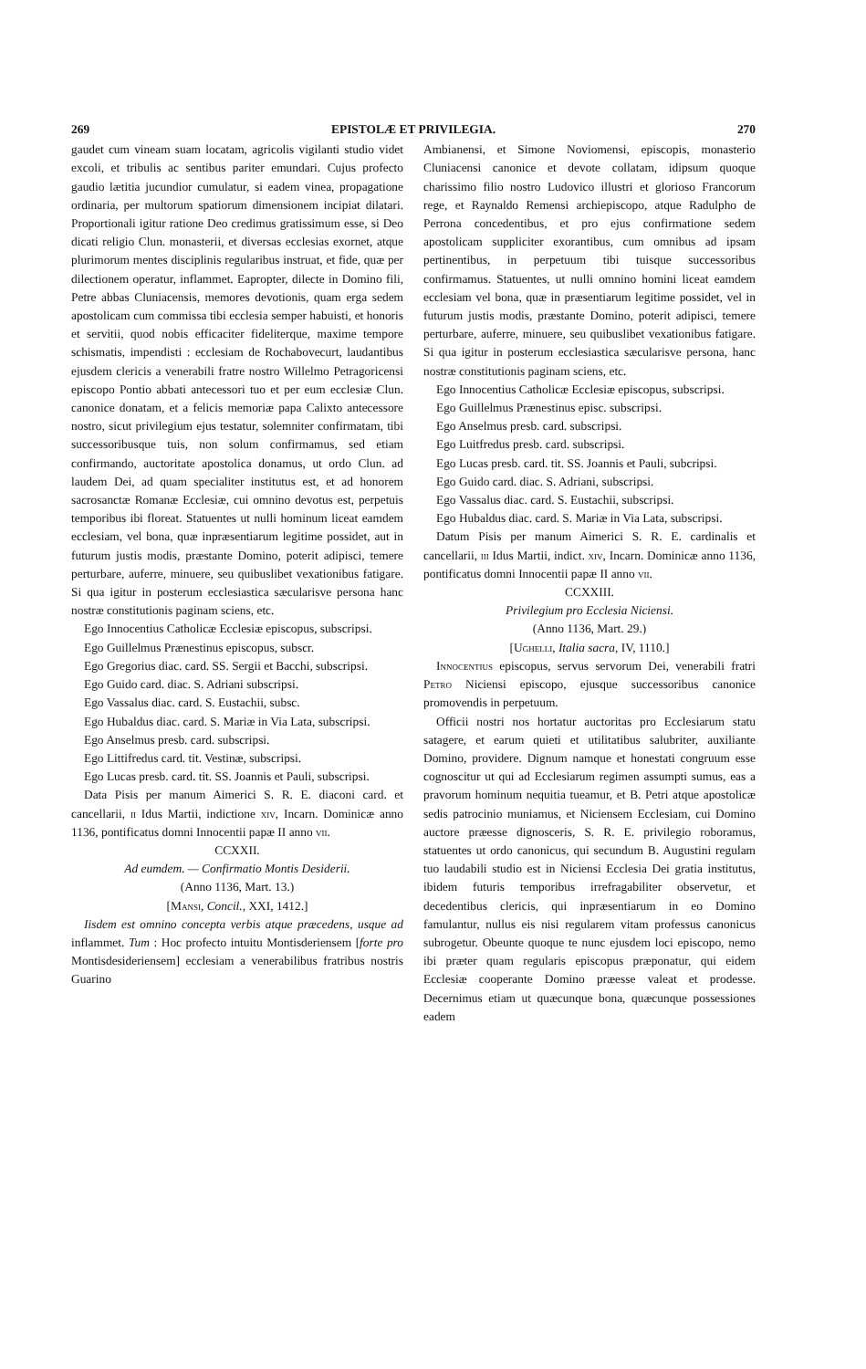269 EPISTOLÆ ET PRIVILEGIA. 270
gaudet cum vineam suam locatam, agricolis vigilanti studio videt excoli, et tribulis ac sentibus pariter emundari. Cujus profecto gaudio lætitia jucundior cumulatur, si eadem vinea, propagatione ordinaria, per multorum spatiorum dimensionem incipiat dilatari. Proportionali igitur ratione Deo credimus gratissimum esse, si Deo dicati religio Clun. monasterii, et diversas ecclesias exornet, atque plurimorum mentes disciplinis regularibus instruat, et fide, quæ per dilectionem operatur, inflammet. Eapropter, dilecte in Domino fili, Petre abbas Cluniacensis, memores devotionis, quam erga sedem apostolicam cum commissa tibi ecclesia semper habuisti, et honoris et servitii, quod nobis efficaciter fideliterque, maxime tempore schismatis, impendisti : ecclesiam de Rochabovecurt, laudantibus ejusdem clericis a venerabili fratre nostro Willelmo Petragoricensi episcopo Pontio abbati antecessori tuo et per eum ecclesiæ Clun. canonice donatam, et a felicis memoriæ papa Calixto antecessore nostro, sicut privilegium ejus testatur, solemniter confirmatam, tibi successoribusque tuis, non solum confirmamus, sed etiam confirmando, auctoritate apostolica donamus, ut ordo Clun. ad laudem Dei, ad quam specialiter institutus est, et ad honorem sacrosanctæ Romanæ Ecclesiæ, cui omnino devotus est, perpetuis temporibus ibi floreat. Statuentes ut nulli hominum liceat eamdem ecclesiam, vel bona, quæ inpræsentiarum legitime possidet, aut in futurum justis modis, præstante Domino, poterit adipisci, temere perturbare, auferre, minuere, seu quibuslibet vexationibus fatigare. Si qua igitur in posterum ecclesiastica sæcularisve persona hanc nostræ constitutionis paginam sciens, etc.
Ego Innocentius Catholicæ Ecclesiæ episcopus, subscripsi.
Ego Guillelmus Prænestinus episcopus, subscr.
Ego Gregorius diac. card. SS. Sergii et Bacchi, subscripsi.
Ego Guido card. diac. S. Adriani subscripsi.
Ego Vassalus diac. card. S. Eustachii, subsc.
Ego Hubaldus diac. card. S. Mariæ in Via Lata, subscripsi.
Ego Anselmus presb. card. subscripsi.
Ego Littifredus card. tit. Vestinæ, subscripsi.
Ego Lucas presb. card. tit. SS. Joannis et Pauli, subscripsi.
Data Pisis per manum Aimerici S. R. E. diaconi card. et cancellarii, ii Idus Martii, indictione xiv, Incarn. Dominicæ anno 1136, pontificatus domni Innocentii papæ II anno vii.
CCXXII.
Ad eumdem. — Confirmatio Montis Desiderii.
(Anno 1136, Mart. 13.)
[Mansi, Concil., XXI, 1412.]
Iisdem est omnino concepta verbis atque præcedens, usque ad inflammet. Tum : Hoc profecto intuitu Montisderiensem [forte pro Montisdesideriensem] ecclesiam a venerabilibus fratribus nostris Guarino
Ambianensi, et Simone Noviomensi, episcopis, monasterio Cluniacensi canonice et devote collatam, idipsum quoque charissimo filio nostro Ludovico illustri et glorioso Francorum rege, et Raynaldo Remensi archiepiscopo, atque Radulpho de Perrona concedentibus, et pro ejus confirmatione sedem apostolicam suppliciter exorantibus, cum omnibus ad ipsam pertinentibus, in perpetuum tibi tuisque successoribus confirmamus. Statuentes, ut nulli omnino homini liceat eamdem ecclesiam vel bona, quæ in præsentiarum legitime possidet, vel in futurum justis modis, præstante Domino, poterit adipisci, temere perturbare, auferre, minuere, seu quibuslibet vexationibus fatigare. Si qua igitur in posterum ecclesiastica sæcularisve persona, hanc nostræ constitutionis paginam sciens, etc.
Ego Innocentius Catholicæ Ecclesiæ episcopus, subscripsi.
Ego Guillelmus Prænestinus episc. subscripsi.
Ego Anselmus presb. card. subscripsi.
Ego Luitfredus presb. card. subscripsi.
Ego Lucas presb. card. tit. SS. Joannis et Pauli, subcripsi.
Ego Guido card. diac. S. Adriani, subscripsi.
Ego Vassalus diac. card. S. Eustachii, subscripsi.
Ego Hubaldus diac. card. S. Mariæ in Via Lata, subscripsi.
Datum Pisis per manum Aimerici S. R. E. cardinalis et cancellarii, iii Idus Martii, indict. xiv, Incarn. Dominicæ anno 1136, pontificatus domni Innocentii papæ II anno vii.
CCXXIII.
Privilegium pro Ecclesia Niciensi.
(Anno 1136, Mart. 29.)
[Ughelli, Italia sacra, IV, 1110.]
Innocentius episcopus, servus servorum Dei, venerabili fratri Petro Niciensi episcopo, ejusque successoribus canonice promovendis in perpetuum.
Officii nostri nos hortatur auctoritas pro Ecclesiarum statu satagere, et earum quieti et utilitatibus salubriter, auxiliante Domino, providere. Dignum namque et honestati congruum esse cognoscitur ut qui ad Ecclesiarum regimen assumpti sumus, eas a pravorum hominum nequitia tueamur, et B. Petri atque apostolicæ sedis patrocinio muniamus, et Niciensem Ecclesiam, cui Domino auctore præesse dignosceris, S. R. E. privilegio roboramus, statuentes ut ordo canonicus, qui secundum B. Augustini regulam tuo laudabili studio est in Niciensi Ecclesia Dei gratia institutus, ibidem futuris temporibus irrefragabiliter observetur, et decedentibus clericis, qui inpræsentiarum in eo Domino famulantur, nullus eis nisi regularem vitam professus canonicus subrogetur. Obeunte quoque te nunc ejusdem loci episcopo, nemo ibi præter quam regularis episcopus præponatur, qui eidem Ecclesiæ cooperante Domino præesse valeat et prodesse. Decernimus etiam ut quæcunque bona, quæcunque possessiones eadem